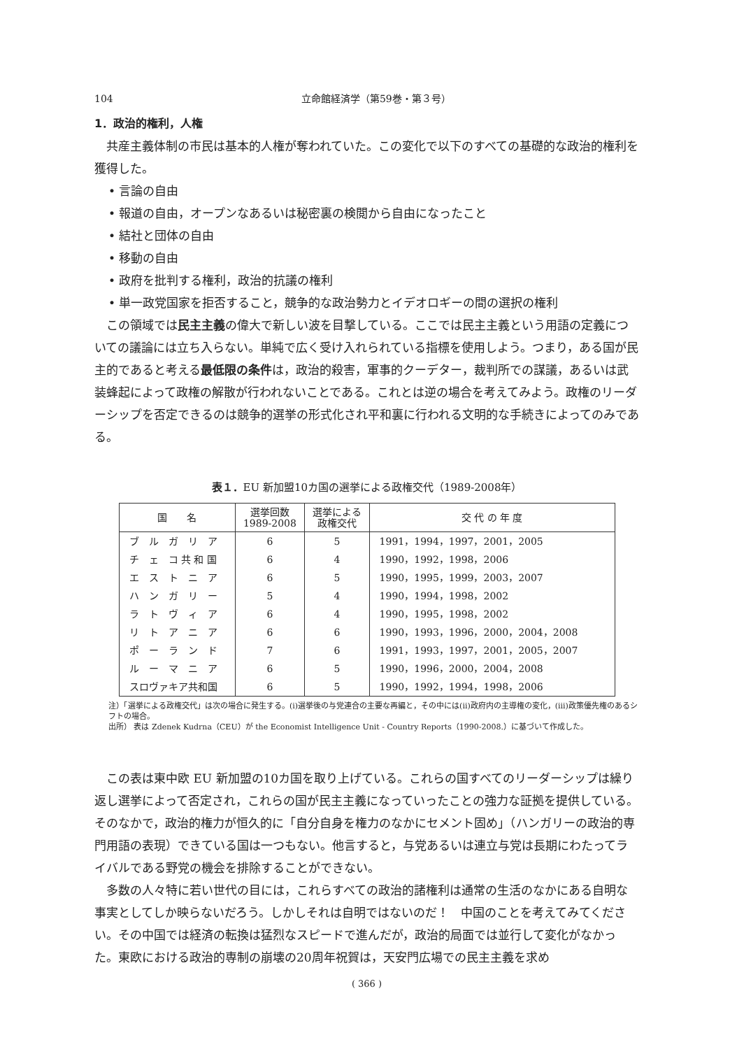104 立命館経済学（第59巻・第３号）
1．政治的権利，人権
共産主義体制の市民は基本的人権が奪われていた。この変化で以下のすべての基礎的な政治的権利を獲得した。
• 言論の自由
• 報道の自由，オープンなあるいは秘密裏の検閲から自由になったこと
• 結社と団体の自由
• 移動の自由
• 政府を批判する権利，政治的抗議の権利
• 単一政党国家を拒否すること，競争的な政治勢力とイデオロギーの間の選択の権利
この領域では民主主義の偉大で新しい波を目撃している。ここでは民主主義という用語の定義についての議論には立ち入らない。単純で広く受け入れられている指標を使用しよう。つまり，ある国が民主的であると考える最低限の条件は，政治的殺害，軍事的クーデター，裁判所での謀議，あるいは武装蜂起によって政権の解散が行われないことである。これとは逆の場合を考えてみよう。政権のリーダーシップを否定できるのは競争的選挙の形式化され平和裏に行われる文明的な手続きによってのみである。
表１．EU 新加盟10カ国の選挙による政権交代（1989-2008年）
| 国 名 | 選挙回数 1989-2008 | 選挙による 政権交代 | 交 代 の 年 度 |
| --- | --- | --- | --- |
| ブ ル ガ リ ア | 6 | 5 | 1991，1994，1997，2001，2005 |
| チ ェ コ 共 和 国 | 6 | 4 | 1990，1992，1998，2006 |
| エ ス ト ニ ア | 6 | 5 | 1990，1995，1999，2003，2007 |
| ハ ン ガ リ ー | 5 | 4 | 1990，1994，1998，2002 |
| ラ ト ヴ ィ ア | 6 | 4 | 1990，1995，1998，2002 |
| リ ト ア ニ ア | 6 | 6 | 1990，1993，1996，2000，2004，2008 |
| ポ ー ラ ン ド | 7 | 6 | 1991，1993，1997，2001，2005，2007 |
| ル ー マ ニ ア | 6 | 5 | 1990，1996，2000，2004，2008 |
| スロヴァキア共和国 | 6 | 5 | 1990，1992，1994，1998，2006 |
注）「選挙による政権交代」は次の場合に発生する。(i)選挙後の与党連合の主要な再編と，その中には(ii)政府内の主導権の変化，(iii)政策優先権のあるシフトの場合。
出所） 表は Zdenek Kudrna（CEU）が the Economist Intelligence Unit - Country Reports（1990-2008.）に基づいて作成した。
この表は東中欧 EU 新加盟の10カ国を取り上げている。これらの国すべてのリーダーシップは繰り返し選挙によって否定され，これらの国が民主主義になっていったことの強力な証拠を提供している。そのなかで，政治的権力が恒久的に「自分自身を権力のなかにセメント固め」（ハンガリーの政治的専門用語の表現）できている国は一つもない。他言すると，与党あるいは連立与党は長期にわたってライバルである野党の機会を排除することができない。
多数の人々特に若い世代の目には，これらすべての政治的諸権利は通常の生活のなかにある自明な事実としてしか映らないだろう。しかしそれは自明ではないのだ！　中国のことを考えてみてください。その中国では経済の転換は猛烈なスピードで進んだが，政治的局面では並行して変化がなかった。東欧における政治的専制の崩壊の20周年祝賀は，天安門広場での民主主義を求め
( 366 )